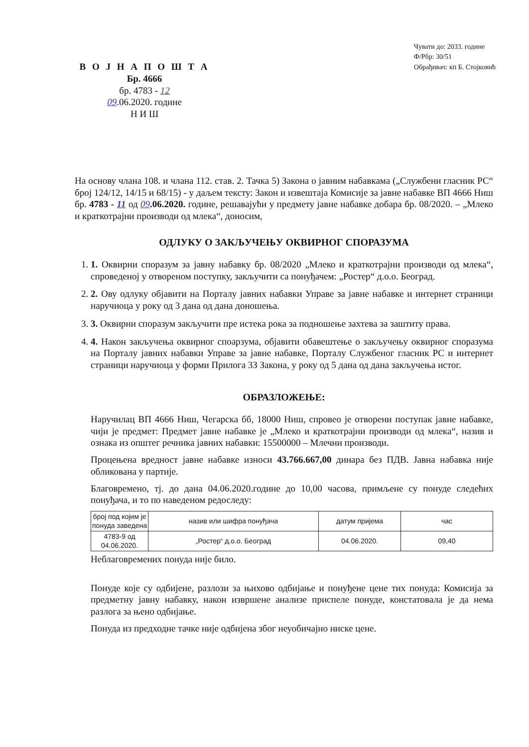В О Ј Н А П О Ш Т А
Бр. 4666
бр. 4783 - 12
09.06.2020. године
Н И Ш
Чувати до: 2033. године
Ф/Рбр: 30/51
Обрађивач: кп Б. Стојковић
На основу члана 108. и члана 112. став. 2. Тачка 5) Закона о јавним набавкама („Службени гласник РС“ број 124/12, 14/15 и 68/15) - у даљем тексту: Закон и извештаја Комисије за јавне набавке ВП 4666 Ниш бр. 4783 - 11 од 09.06.2020. године, решавајући у предмету јавне набавке добара бр. 08/2020. – „Млеко и краткотрајни производи од млека“, доносим,
ОДЛУКУ О ЗАКЉУЧЕЊУ ОКВИРНОГ СПОРАЗУМА
1. 1. Оквирни споразум за јавну набавку бр. 08/2020 „Млеко и краткотрајни производи од млека“, спроведеној у отвореном поступку, закључити са понуђачем: „Ростер“ д.о.о. Београд.
2. 2. Ову одлуку објавити на Порталу јавних набавки Управе за јавне набавке и интернет страници наручиоца у року од 3 дана од дана доношења.
3. 3. Оквирни споразум закључити пре истека рока за подношење захтева за заштиту права.
4. 4. Након закључења оквирног споарзума, објавити обавештење о закључењу оквирног споразума на Порталу јавних набавки Управе за јавне набавке, Порталу Службеног гласник РС и интернет страници наручиоца у форми Прилога 3З Закона, у року од 5 дана од дана закључења истог.
ОБРАЗЛОЖЕЊЕ:
Наручилац ВП 4666 Ниш, Чегарска бб, 18000 Ниш, спровео је отворени поступак јавне набавке, чији је предмет: Предмет јавне набавке је „Млеко и краткотрајни производи од млека“, назив и ознака из општег речника јавних набавки: 15500000 – Млечни производи.
Процењена вредност јавне набавке износи 43.766.667,00 динара без ПДВ. Јавна набавка није обликована у партије.
Благовремено, тј. до дана 04.06.2020.године до 10,00 часова, примљене су понуде следећих понуђача, и то по наведеном редоследу:
| број под којим је понуда заведена | назив или шифра понуђача | датум пријема | час |
| --- | --- | --- | --- |
| 4783-9 од 04.06.2020. | „Ростер“ д.о.о. Београд | 04.06.2020. | 09,40 |
Неблаговремених понуда није било.
Понуде које су одбијене, разлози за њихово одбијање и понуђене цене тих понуда: Комисија за предметну јавну набавку, након извршене анализе приспеле понуде, констатовала је да нема разлога за њено одбијање.
Понуда из предходне тачке није одбијена због неуобичајно ниске цене.